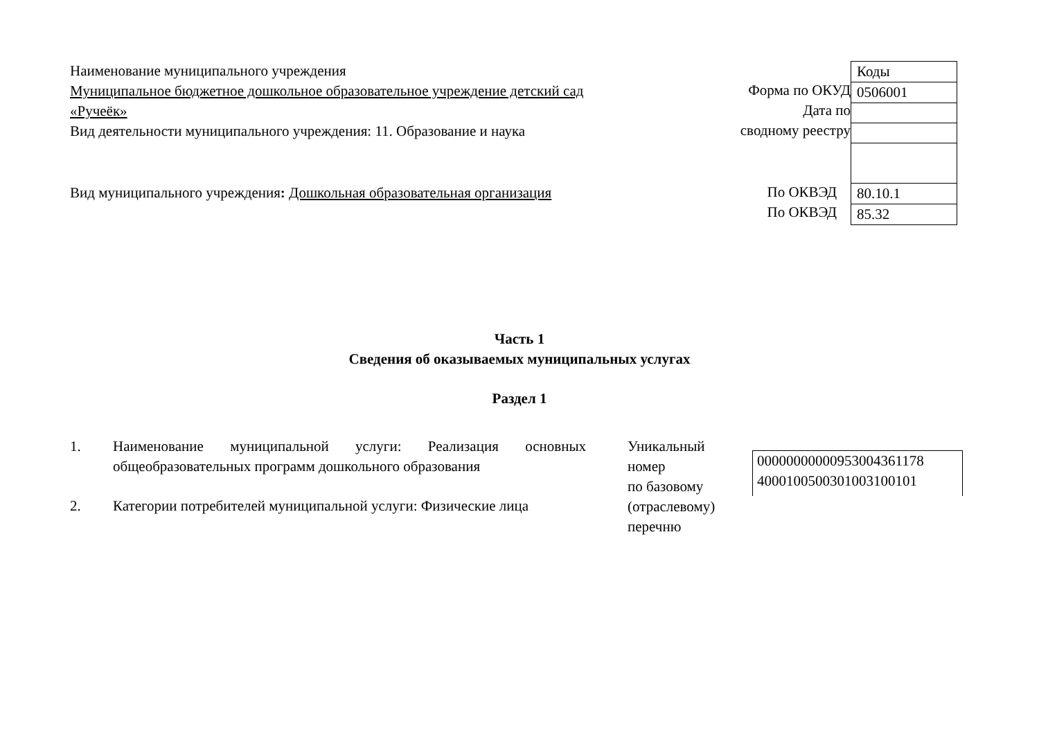Наименование муниципального учреждения
Муниципальное бюджетное дошкольное образовательное учреждение детский сад «Ручеёк»
Вид деятельности муниципального учреждения: 11. Образование и наука
Вид муниципального учреждения: Дошкольная образовательная организация
Форма по ОКУД
Дата по
сводному реестру
По ОКВЭД
По ОКВЭД
| Коды |
| 0506001 |
| 80.10.1 |
| 85.32 |
Часть 1
Сведения об оказываемых муниципальных услугах
Раздел 1
1. Наименование муниципальной услуги: Реализация основных общеобразовательных программ дошкольного образования
2. Категории потребителей муниципальной услуги: Физические лица
Уникальный
номер
по базовому
(отраслевому)
перечню
00000000000953004361178
4000100500301003100101